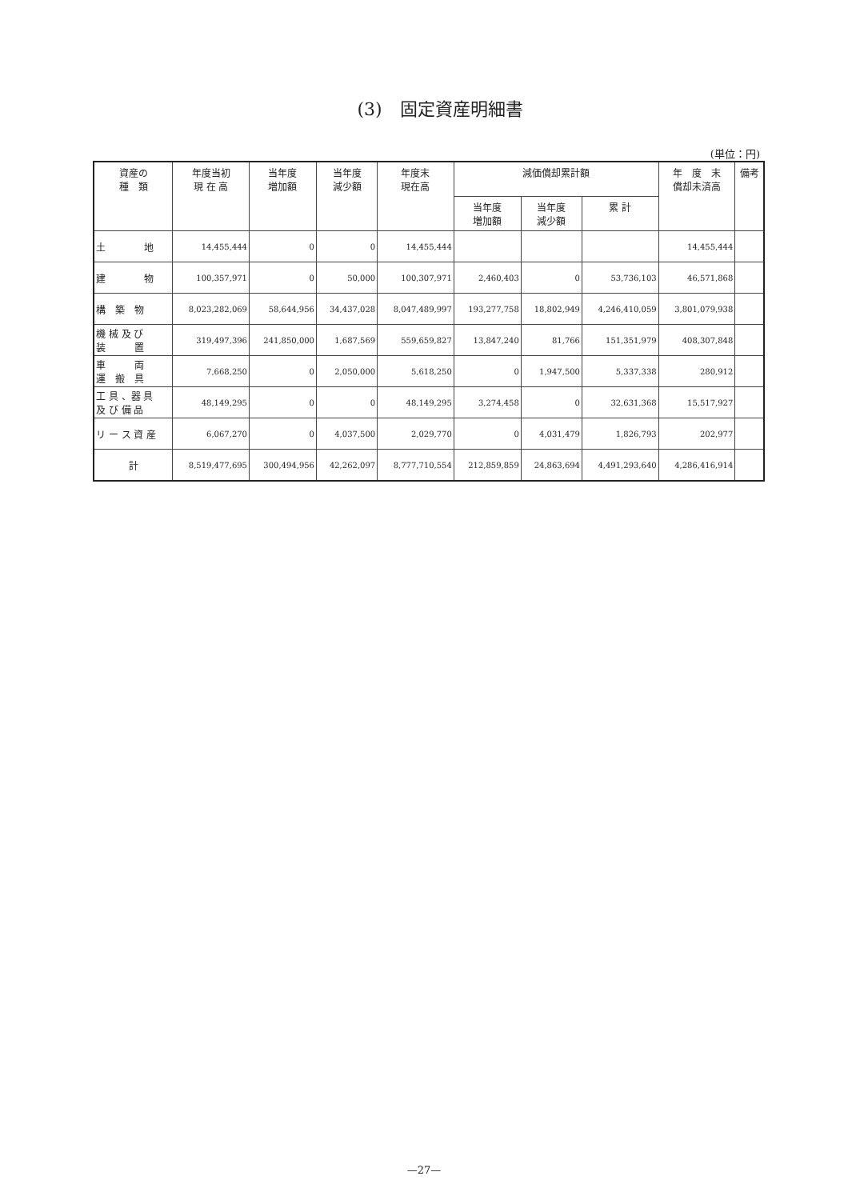(3)　固定資産明細書
(単位：円)
| 資産の 種 類 | 年度当初 現 在 高 | 当年度 増加額 | 当年度 減少額 | 年度末 現在高 | 減価償却累計額 | | | 年 度 末 償却未済高 | 備考 |
| --- | --- | --- | --- | --- | --- | --- | --- | --- | --- |
| | | | | | 当年度 増加額 | 当年度 減少額 | 累 計 | | |
| 土 地 | 14,455,444 | 0 | 0 | 14,455,444 | | | | 14,455,444 | |
| 建 物 | 100,357,971 | 0 | 50,000 | 100,307,971 | 2,460,403 | 0 | 53,736,103 | 46,571,868 | |
| 構 築 物 | 8,023,282,069 | 58,644,956 | 34,437,028 | 8,047,489,997 | 193,277,758 | 18,802,949 | 4,246,410,059 | 3,801,079,938 | |
| 機 械 及 び 装 置 | 319,497,396 | 241,850,000 | 1,687,569 | 559,659,827 | 13,847,240 | 81,766 | 151,351,979 | 408,307,848 | |
| 車 両 運 搬 具 | 7,668,250 | 0 | 2,050,000 | 5,618,250 | 0 | 1,947,500 | 5,337,338 | 280,912 | |
| 工 具 、器 具 及 び 備 品 | 48,149,295 | 0 | 0 | 48,149,295 | 3,274,458 | 0 | 32,631,368 | 15,517,927 | |
| リ ー ス 資 産 | 6,067,270 | 0 | 4,037,500 | 2,029,770 | 0 | 4,031,479 | 1,826,793 | 202,977 | |
| 計 | 8,519,477,695 | 300,494,956 | 42,262,097 | 8,777,710,554 | 212,859,859 | 24,863,694 | 4,491,293,640 | 4,286,416,914 | |
—27—